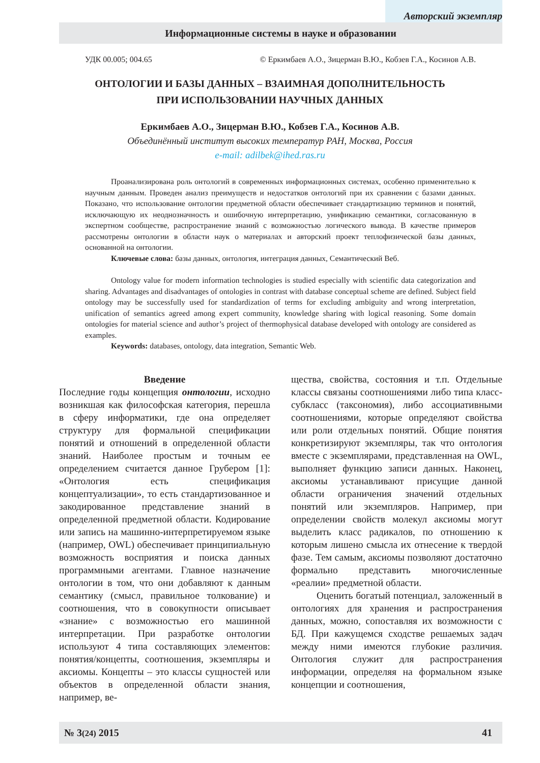Авторский экземпляр
Информационные системы в науке и образовании
УДК 00.005; 004.65 © Еркимбаев А.О., Зицерман В.Ю., Кобзев Г.А., Косинов А.В.
ОНТОЛОГИИ И БАЗЫ ДАННЫХ – ВЗАИМНАЯ ДОПОЛНИТЕЛЬНОСТЬ
ПРИ ИСПОЛЬЗОВАНИИ НАУЧНЫХ ДАННЫХ
Еркимбаев А.О., Зицерман В.Ю., Кобзев Г.А., Косинов А.В.
Объединённый институт высоких температур РАН, Москва, Россия
e-mail: adilbek@ihed.ras.ru
Проанализирована роль онтологий в современных информационных системах, особенно применительно к научным данным. Проведен анализ преимуществ и недостатков онтологий при их сравнении с базами данных. Показано, что использование онтологии предметной области обеспечивает стандартизацию терминов и понятий, исключающую их неоднозначность и ошибочную интерпретацию, унификацию семантики, согласованную в экспертном сообществе, распространение знаний с возможностью логического вывода. В качестве примеров рассмотрены онтологии в области наук о материалах и авторский проект теплофизической базы данных, основанной на онтологии.
Ключевые слова: базы данных, онтология, интеграция данных, Семантический Веб.
Ontology value for modern information technologies is studied especially with scientific data categorization and sharing. Advantages and disadvantages of ontologies in contrast with database conceptual scheme are defined. Subject field ontology may be successfully used for standardization of terms for excluding ambiguity and wrong interpretation, unification of semantics agreed among expert community, knowledge sharing with logical reasoning. Some domain ontologies for material science and author’s project of thermophysical database developed with ontology are considered as examples.
Keywords: databases, ontology, data integration, Semantic Web.
Введение
Последние годы концепция онтологии, исходно возникшая как философская категория, перешла в сферу информатики, где она определяет структуру для формальной спецификации понятий и отношений в определенной области знаний. Наиболее простым и точным ее определением считается данное Грубером [1]: «Онтология есть спецификация концептуализации», то есть стандартизованное и закодированное представление знаний в определенной предметной области. Кодирование или запись на машинно-интерпретируемом языке (например, OWL) обеспечивает принципиальную возможность восприятия и поиска данных программными агентами. Главное назначение онтологии в том, что они добавляют к данным семантику (смысл, правильное толкование) и соотношения, что в совокупности описывает «знание» с возможностью его машинной интерпретации. При разработке онтологии используют 4 типа составляющих элементов: понятия/концепты, соотношения, экземпляры и аксиомы. Концепты – это классы сущностей или объектов в определенной области знания, например, ве-
щества, свойства, состояния и т.п. Отдельные классы связаны соотношениями либо типа класс-субкласс (таксономия), либо ассоциативными соотношениями, которые определяют свойства или роли отдельных понятий. Общие понятия конкретизируют экземпляры, так что онтология вместе с экземплярами, представленная на OWL, выполняет функцию записи данных. Наконец, аксиомы устанавливают присущие данной области ограничения значений отдельных понятий или экземпляров. Например, при определении свойств молекул аксиомы могут выделить класс радикалов, по отношению к которым лишено смысла их отнесение к твердой фазе. Тем самым, аксиомы позволяют достаточно формально представить многочисленные «реалии» предметной области.
Оценить богатый потенциал, заложенный в онтологиях для хранения и распространения данных, можно, сопоставляя их возможности с БД. При кажущемся сходстве решаемых задач между ними имеются глубокие различия. Онтология служит для распространения информации, определяя на формальном языке концепции и соотношения,
№ 3(24) 2015 41